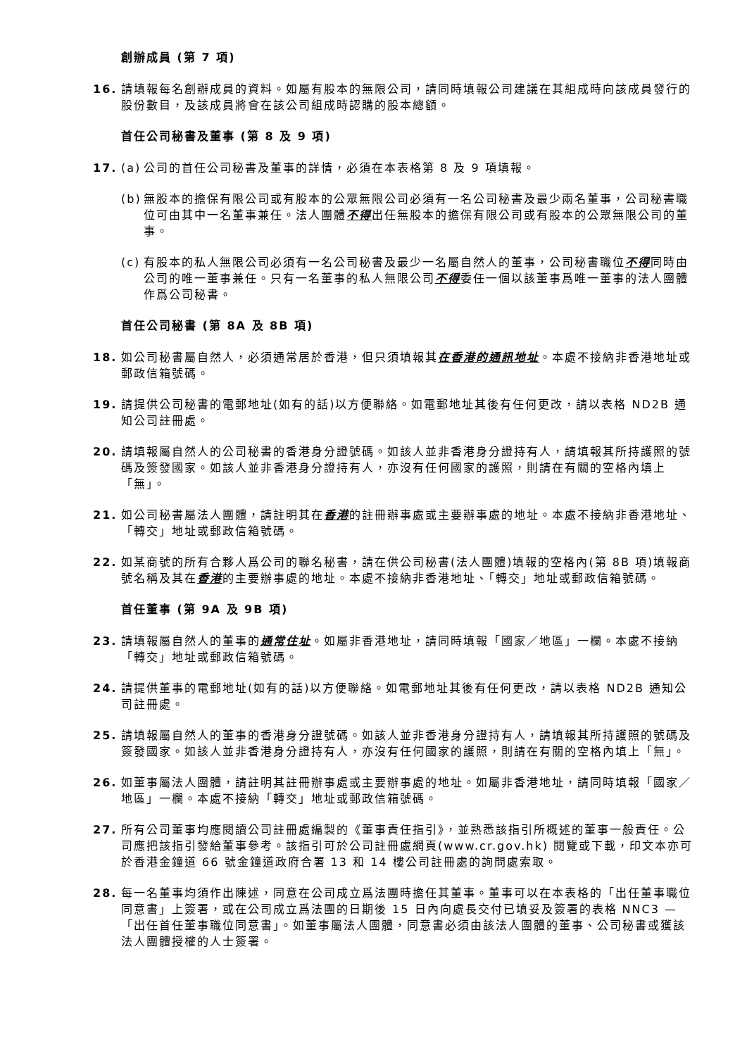創辦成員 (第 7 項)
16. 請填報每名創辦成員的資料。如屬有股本的無限公司，請同時填報公司建議在其組成時向該成員發行的股份數目，及該成員將會在該公司組成時認購的股本總額。
首任公司秘書及董事 (第 8 及 9 項)
17. (a)
公司的首任公司秘書及董事的詳情，必須在本表格第 8 及 9 項填報。
(b)
無股本的擔保有限公司或有股本的公眾無限公司必須有一名公司秘書及最少兩名董事，公司秘書職位可由其中一名董事兼任。法人團體不得出任無股本的擔保有限公司或有股本的公眾無限公司的董事。
(c)
有股本的私人無限公司必須有一名公司秘書及最少一名屬自然人的董事，公司秘書職位不得同時由公司的唯一董事兼任。只有一名董事的私人無限公司不得委任一個以該董事爲唯一董事的法人團體作爲公司秘書。
首任公司秘書 (第 8A 及 8B 項)
18. 如公司秘書屬自然人，必須通常居於香港，但只須填報其在香港的通訊地址。本處不接納非香港地址或郵政信箱號碼。
19. 請提供公司秘書的電郵地址(如有的話)以方便聯絡。如電郵地址其後有任何更改，請以表格 ND2B 通知公司註冊處。
20. 請填報屬自然人的公司秘書的香港身分證號碼。如該人並非香港身分證持有人，請填報其所持護照的號碼及簽發國家。如該人並非香港身分證持有人，亦沒有任何國家的護照，則請在有關的空格內填上「無」。
21. 如公司秘書屬法人團體，請註明其在香港的註冊辦事處或主要辦事處的地址。本處不接納非香港地址、「轉交」地址或郵政信箱號碼。
22. 如某商號的所有合夥人爲公司的聯名秘書，請在供公司秘書(法人團體)填報的空格內(第 8B 項)填報商號名稱及其在香港的主要辦事處的地址。本處不接納非香港地址、「轉交」地址或郵政信箱號碼。
首任董事 (第 9A 及 9B 項)
23. 請填報屬自然人的董事的通常住址。如屬非香港地址，請同時填報「國家／地區」一欄。本處不接納「轉交」地址或郵政信箱號碼。
24. 請提供董事的電郵地址(如有的話)以方便聯絡。如電郵地址其後有任何更改，請以表格 ND2B 通知公司註冊處。
25. 請填報屬自然人的董事的香港身分證號碼。如該人並非香港身分證持有人，請填報其所持護照的號碼及簽發國家。如該人並非香港身分證持有人，亦沒有任何國家的護照，則請在有關的空格內填上「無」。
26. 如董事屬法人團體，請註明其註冊辦事處或主要辦事處的地址。如屬非香港地址，請同時填報「國家／地區」一欄。本處不接納「轉交」地址或郵政信箱號碼。
27. 所有公司董事均應閱讀公司註冊處編製的《董事責任指引》，並熟悉該指引所概述的董事一般責任。公司應把該指引發給董事參考。該指引可於公司註冊處網頁(www.cr.gov.hk) 閱覽或下載，印文本亦可於香港金鐘道 66 號金鐘道政府合署 13 和 14 樓公司註冊處的詢問處索取。
28. 每一名董事均須作出陳述，同意在公司成立爲法團時擔任其董事。董事可以在本表格的「出任董事職位同意書」上簽署，或在公司成立爲法團的日期後 15 日內向處長交付已填妥及簽署的表格 NNC3 —「出任首任董事職位同意書」。如董事屬法人團體，同意書必須由該法人團體的董事、公司秘書或獲該法人團體授權的人士簽署。